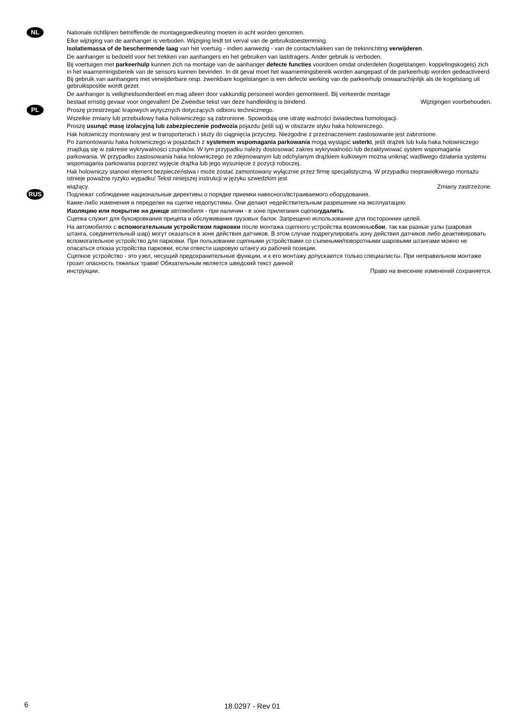NL
Nationale richtlijnen betreffende de montagegoedkeuring moeten in acht worden genomen.
Elke wijziging van de aanhanger is verboden. Wijziging leidt tot verval van de gebruikstoestemming.
Isolatiemassa of de beschermende laag van het voertuig - indien aanwezig - van de contactvlakken van de trekinrichting verwijderen.
De aanhanger is bedoeld voor het trekken van aanhangers en het gebruiken van lastdragers. Ander gebruik is verboden.
Bij voertuigen met parkeerhulp kunnen zich na montage van de aanhanger defecte functies voordoen omdat onderdelen (kogelstangen, koppelingskogels) zich in het waarnemingsbereik van de sensors kunnen bevinden. In dit geval moet het waarnemingsbereik worden aangepast of de parkeerhulp worden gedeactiveerd. Bij gebruik van aanhangers met verwijderbare resp. zwenkbare kogelstangen is een defecte werking van de parkeerhulp onwaarschijnlijk als de kogelstang uit gebruikspositie wordt gezet.
De aanhanger is veiligheidsonderdeel en mag alleen door vakkundig personeel worden gemonteerd. Bij verkeerde montage
bestaat ernstig gevaar voor ongevallen! De Zweedse tekst van deze handleiding is bindend. Wijzigingen voorbehouden.
PL
Proszę przestrzegać krajowych wytycznych dotyczących odbioru technicznego.
Wszelkie zmiany lub przebudowy haka holowniczego są zabronione. Spowodują one utratę ważności świadectwa homologacji.
Proszę usunąć masę izolacyjną lub zabezpieczenie podwozia pojazdu (jeśli są) w obszarze styku haka holowniczego.
Hak holowniczy montowany jest w transporterach i służy do ciągnięcia przyczep. Niezgodne z przeznaczeniem zastosowanie jest zabronione.
Po zamontowaniu haka holowniczego w pojazdach z systemem wspomagania parkowania mogą wystąpić usterki, jeśli drążek lub kula haka holowniczego znajdują się w zakresie wykrywalności czujników. W tym przypadku należy dostosować zakres wykrywalności lub dezaktywować system wspomagania parkowania. W przypadku zastosowania haka holowniczego ze zdejmowanym lub odchylanym drążkiem kulkowym można uniknąć wadliwego działania systemu wspomagania parkowania poprzez wyjęcie drążka lub jego wysunięcie z pozycji roboczej.
Hak holowniczy stanowi element bezpieczeństwa i może zostać zamontowany wyłącznie przez firmę specjalistyczną. W przypadku nieprawidłowego montażu istnieje poważne ryzyko wypadku! Tekst niniejszej instrukcji w języku szwedzkim jest
wiążący. Zmiany zastrzeżone.
RUS
Подлежат соблюдение национальные директивы о порядке приемки навесного/встраиваемого оборудования.
Какие-либо изменения и переделки на сцепке недопустимы. Они делают недействительным разрешение на эксплуатацию.
Изоляцию или покрытие на днище автомобиля - при наличии - в зоне прилегания сцепкиудалить.
Сцепка служит для буксировкания прицепа и обслуживания грузовых балок. Запрещено использование для посторонних целей.
На автомобилях с вспомогательным устройством парковки после монтажа сцепного устройства возможнысбои, так как разные узлы (шаровая штанга, соединительный шар) могут оказаться в зоне действия датчиков. В этом случае подрегулировать зону действия датчиков либо деактивировать вспомогательное устройство для парковки. При пользовании сцепными устройствами со съемными/поворотными шаровыми штангами можно не опасаться отказа устройства парковки, если отвести шаровую штангу из рабочей позиции.
Сцепное устройство - это узел, несущий предохранительные функции, и к его монтажу допускаются только специалисты. При неправильном монтаже грозит опасность тяжелых травм! Обязательным является шведский текст данной
инструкции. Право на внесение изменений сохраняется.
6 18.0297 - Rev 01